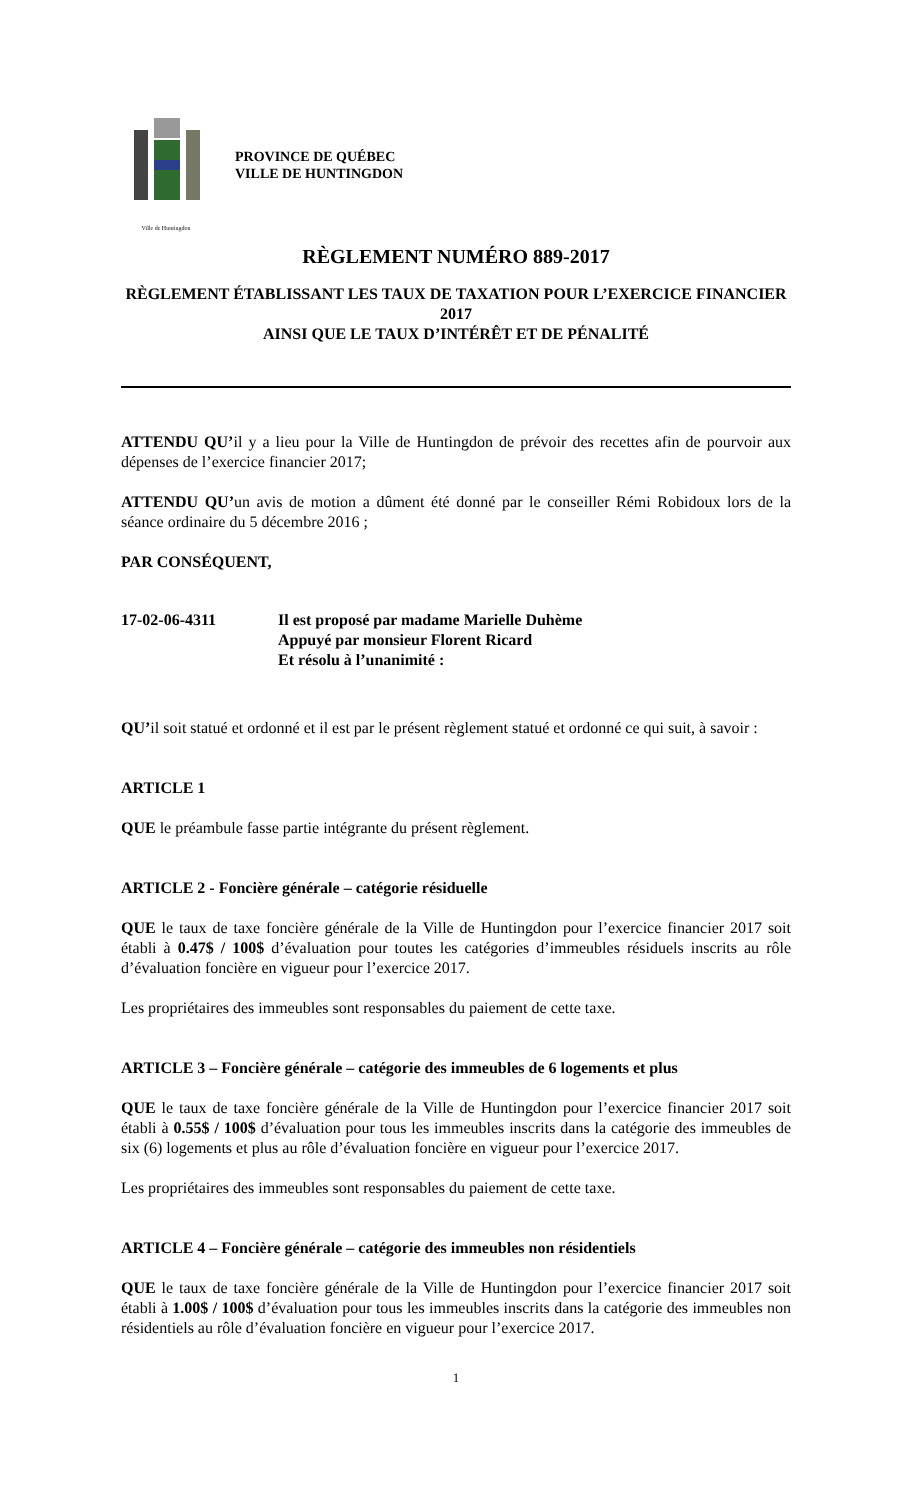Ville de Huntingdon
PROVINCE DE QUÉBEC
VILLE DE HUNTINGDON
RÈGLEMENT NUMÉRO 889-2017
RÈGLEMENT ÉTABLISSANT LES TAUX DE TAXATION POUR L’EXERCICE FINANCIER 2017
AINSI QUE LE TAUX D’INTÉRÊT ET DE PÉNALITÉ
ATTENDU QU’il y a lieu pour la Ville de Huntingdon de prévoir des recettes afin de pourvoir aux dépenses de l’exercice financier 2017;
ATTENDU QU’un avis de motion a dûment été donné par le conseiller Rémi Robidoux lors de la séance ordinaire du 5 décembre 2016 ;
PAR CONSÉQUENT,
17-02-06-4311 Il est proposé par madame Marielle Duhème
Appuyé par monsieur Florent Ricard
Et résolu à l’unanimité :
QU’il soit statué et ordonné et il est par le présent règlement statué et ordonné ce qui suit, à savoir :
ARTICLE 1
QUE le préambule fasse partie intégrante du présent règlement.
ARTICLE 2 - Foncière générale – catégorie résiduelle
QUE le taux de taxe foncière générale de la Ville de Huntingdon pour l’exercice financier 2017 soit établi à 0.47$ / 100$ d’évaluation pour toutes les catégories d’immeubles résiduels inscrits au rôle d’évaluation foncière en vigueur pour l’exercice 2017.
Les propriétaires des immeubles sont responsables du paiement de cette taxe.
ARTICLE 3 – Foncière générale – catégorie des immeubles de 6 logements et plus
QUE le taux de taxe foncière générale de la Ville de Huntingdon pour l’exercice financier 2017 soit établi à 0.55$ / 100$ d’évaluation pour tous les immeubles inscrits dans la catégorie des immeubles de six (6) logements et plus au rôle d’évaluation foncière en vigueur pour l’exercice 2017.
Les propriétaires des immeubles sont responsables du paiement de cette taxe.
ARTICLE 4 – Foncière générale – catégorie des immeubles non résidentiels
QUE le taux de taxe foncière générale de la Ville de Huntingdon pour l’exercice financier 2017 soit établi à 1.00$ / 100$ d’évaluation pour tous les immeubles inscrits dans la catégorie des immeubles non résidentiels au rôle d’évaluation foncière en vigueur pour l’exercice 2017.
1